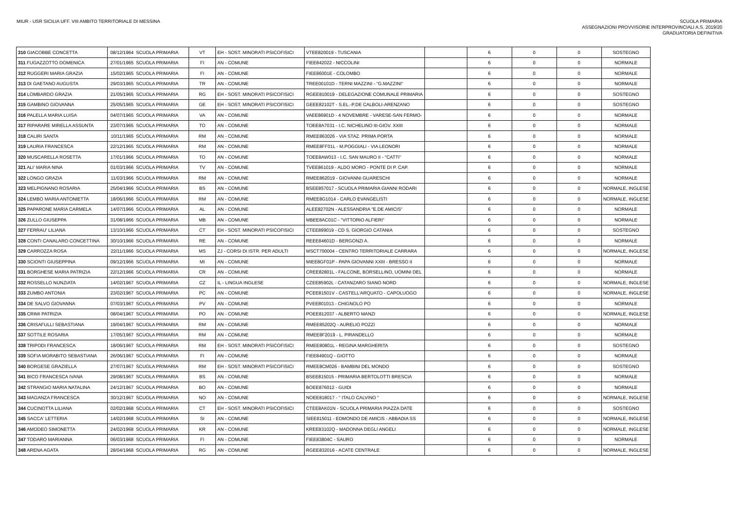MIUR - USR SICILIA UFF. VIII AMBITO TERRITORIALE DI MESSINA
SCUOLA PRIMARIA
ASSEGNAZIONI PROVVISORIE INTERPROVINCIALI A.S. 2019/20
GRADUATORIA DEFINITIVA
| 310 GIACOBBE CONCETTA | 08/12/1964 | SCUOLA PRIMARIA | VT | EH - SOST. MINORATI PSICOFISICI | VTEE820019 - TUSCANIA | | 6 | 0 | 0 | SOSTEGNO |
| 311 FUGAZZOTTO DOMENICA | 27/01/1965 | SCUOLA PRIMARIA | FI | AN - COMUNE | FIEE842022 - NICCOLINI | | 6 | 0 | 0 | NORMALE |
| 312 RUGGERI MARIA GRAZIA | 15/02/1965 | SCUOLA PRIMARIA | FI | AN - COMUNE | FIEE86001E - COLOMBO | | 6 | 0 | 0 | NORMALE |
| 313 DI GAETANO AUGUSTA | 29/03/1965 | SCUOLA PRIMARIA | TR | AN - COMUNE | TREE00101D - TERNI MAZZINI - "G.MAZZINI" | | 6 | 0 | 0 | NORMALE |
| 314 LOMBARDO GRAZIA | 21/05/1965 | SCUOLA PRIMARIA | RG | EH - SOST. MINORATI PSICOFISICI | RGEE810019 - DELEGAZIONE COMUNALE PRIMARIA | | 6 | 0 | 0 | SOSTEGNO |
| 315 GAMBINO GIOVANNA | 25/05/1965 | SCUOLA PRIMARIA | GE | EH - SOST. MINORATI PSICOFISICI | GEEE82102T - S.EL.-P.DE CALBOLI-ARENZANO | | 6 | 0 | 0 | SOSTEGNO |
| 316 PALELLA MARIA LUISA | 04/07/1965 | SCUOLA PRIMARIA | VA | AN - COMUNE | VAEE86901D - 4 NOVEMBRE - VARESE-SAN FERMO- | | 6 | 0 | 0 | NORMALE |
| 317 RIPARARE MIRELLA ASSUNTA | 23/07/1965 | SCUOLA PRIMARIA | TO | AN - COMUNE | TOEE8A7031 - I.C. NICHELINO III-GIOV. XXIII | | 6 | 0 | 0 | NORMALE |
| 318 CALIRI SANTA | 10/11/1965 | SCUOLA PRIMARIA | RM | AN - COMUNE | RMEE863026 - VIA STAZ. PRIMA PORTA | | 6 | 0 | 0 | NORMALE |
| 319 LAURIA FRANCESCA | 22/12/1965 | SCUOLA PRIMARIA | RM | AN - COMUNE | RMEE8FF01L - M.POGGIALI - VIA LEONORI | | 6 | 0 | 0 | NORMALE |
| 320 MUSCARELLA ROSETTA | 17/01/1966 | SCUOLA PRIMARIA | TO | AN - COMUNE | TOEE8AW013 - I.C. SAN MAURO II - "CATTI" | | 6 | 0 | 0 | NORMALE |
| 321 ALI' MARIA NINA | 01/03/1966 | SCUOLA PRIMARIA | TV | AN - COMUNE | TVEE861019 - ALDO MORO - PONTE DI P. CAP. | | 6 | 0 | 0 | NORMALE |
| 322 LONGO GRAZIA | 11/03/1966 | SCUOLA PRIMARIA | RM | AN - COMUNE | RMEE862019 - GIOVANNI GUARESCHI | | 6 | 0 | 0 | NORMALE |
| 323 MELPIGNANO ROSARIA | 25/04/1966 | SCUOLA PRIMARIA | BS | AN - COMUNE | BSEE857017 - SCUOLA PRIMARIA GIANNI RODARI | | 6 | 0 | 0 | NORMALE, INGLESE |
| 324 LEMBO MARIA ANTONIETTA | 18/06/1966 | SCUOLA PRIMARIA | RM | AN - COMUNE | RMEE8G1014 - CARLO EVANGELISTI | | 6 | 0 | 0 | NORMALE, INGLESE |
| 325 PAPARONE MARIA CARMELA | 14/07/1966 | SCUOLA PRIMARIA | AL | AN - COMUNE | ALEE82702N - ALESSANDRIA "E.DE AMICIS" | | 6 | 0 | 0 | NORMALE |
| 326 ZULLO GIUSEPPA | 31/08/1966 | SCUOLA PRIMARIA | MB | AN - COMUNE | MBEE8AC01C - "VITTORIO ALFIERI" | | 6 | 0 | 0 | NORMALE |
| 327 FERRAU' LILIANA | 13/10/1966 | SCUOLA PRIMARIA | CT | EH - SOST. MINORATI PSICOFISICI | CTEE899019 - CD S. GIORGIO CATANIA | | 6 | 0 | 0 | SOSTEGNO |
| 328 CONTI CANALARO CONCETTINA | 30/10/1966 | SCUOLA PRIMARIA | RE | AN - COMUNE | REEE84601D - BERGONZI A. | | 6 | 0 | 0 | NORMALE |
| 329 CARROZZA ROSA | 22/11/1966 | SCUOLA PRIMARIA | MS | ZJ - CORSI DI ISTR. PER ADULTI | MSCT700004 - CENTRO TERRITORIALE CARRARA | | 6 | 0 | 0 | NORMALE, INGLESE |
| 330 SCIONTI GIUSEPPINA | 09/12/1966 | SCUOLA PRIMARIA | MI | AN - COMUNE | MIEE8GF01P - PAPA GIOVANNI XXIII - BRESSO II | | 6 | 0 | 0 | NORMALE |
| 331 BORGHESE MARIA PATRIZIA | 22/12/1966 | SCUOLA PRIMARIA | CR | AN - COMUNE | CREE82801L - FALCONE, BORSELLINO, UOMINI DEL | | 6 | 0 | 0 | NORMALE |
| 332 ROSSELLO NUNZIATA | 14/02/1967 | SCUOLA PRIMARIA | CZ | IL - LINGUA INGLESE | CZEE85902L - CATANZARO SIANO NORD | | 6 | 0 | 0 | NORMALE, INGLESE |
| 333 ZUMBO ANTONIA | 23/02/1967 | SCUOLA PRIMARIA | PC | AN - COMUNE | PCEE81501V - CASTELL'ARQUATO - CAPOLUOGO | | 6 | 0 | 0 | NORMALE, INGLESE |
| 334 DE SALVO GIOVANNA | 07/03/1967 | SCUOLA PRIMARIA | PV | AN - COMUNE | PVEE801013 - CHIGNOLO PO | | 6 | 0 | 0 | NORMALE |
| 335 CRIMI PATRIZIA | 08/04/1967 | SCUOLA PRIMARIA | PO | AN - COMUNE | POEE812037 - ALBERTO MANZI | | 6 | 0 | 0 | NORMALE, INGLESE |
| 336 CRISAFULLI SEBASTIANA | 19/04/1967 | SCUOLA PRIMARIA | RM | AN - COMUNE | RMEE85202Q - AURELIO POZZI | | 6 | 0 | 0 | NORMALE |
| 337 SOTTILE ROSARIA | 17/05/1967 | SCUOLA PRIMARIA | RM | AN - COMUNE | RMEE8F2019 - L. PIRANDELLO | | 6 | 0 | 0 | NORMALE |
| 338 TRIPODI FRANCESCA | 18/06/1967 | SCUOLA PRIMARIA | RM | EH - SOST. MINORATI PSICOFISICI | RMEE80801L - REGINA MARGHERITA | | 6 | 0 | 0 | SOSTEGNO |
| 339 SOFIA MORABITO SEBASTIANA | 26/06/1967 | SCUOLA PRIMARIA | FI | AN - COMUNE | FIEE84901Q - GIOTTO | | 6 | 0 | 0 | NORMALE |
| 340 BORGESE GRAZIELLA | 27/07/1967 | SCUOLA PRIMARIA | RM | EH - SOST. MINORATI PSICOFISICI | RMEE8CM026 - BAMBINI DEL MONDO | | 6 | 0 | 0 | SOSTEGNO |
| 341 BICO FRANCESCA IVANA | 29/08/1967 | SCUOLA PRIMARIA | BS | AN - COMUNE | BSEE815015 - PRIMARIA BERTOLOTTI BRESCIA | | 6 | 0 | 0 | NORMALE |
| 342 STRANGIO MARIA NATALINA | 24/12/1967 | SCUOLA PRIMARIA | BO | AN - COMUNE | BOEE876012 - GUIDI | | 6 | 0 | 0 | NORMALE |
| 343 MAGANZA FRANCESCA | 30/12/1967 | SCUOLA PRIMARIA | NO | AN - COMUNE | NOEE818017 - " ITALO CALVINO " | | 6 | 0 | 0 | NORMALE, INGLESE |
| 344 CUCINOTTA LILIANA | 02/02/1968 | SCUOLA PRIMARIA | CT | EH - SOST. MINORATI PSICOFISICI | CTEE8AK01N - SCUOLA PRIMARIA PIAZZA DATE | | 6 | 0 | 0 | SOSTEGNO |
| 345 SACCA' LETTERIA | 14/02/1968 | SCUOLA PRIMARIA | SI | AN - COMUNE | SIEE815011 - EDMONDO DE AMICIS - ABBADIA SS | | 6 | 0 | 0 | NORMALE, INGLESE |
| 346 AMODEO SIMONETTA | 24/02/1968 | SCUOLA PRIMARIA | KR | AN - COMUNE | KREE83102Q - MADONNA DEGLI ANGELI | | 6 | 0 | 0 | NORMALE, INGLESE |
| 347 TODARO MARIANNA | 06/03/1968 | SCUOLA PRIMARIA | FI | AN - COMUNE | FIEE83804C - SAURO | | 6 | 0 | 0 | NORMALE |
| 348 ARENA AGATA | 28/04/1968 | SCUOLA PRIMARIA | RG | AN - COMUNE | RGEE832016 - ACATE CENTRALE | | 6 | 0 | 0 | NORMALE, INGLESE |